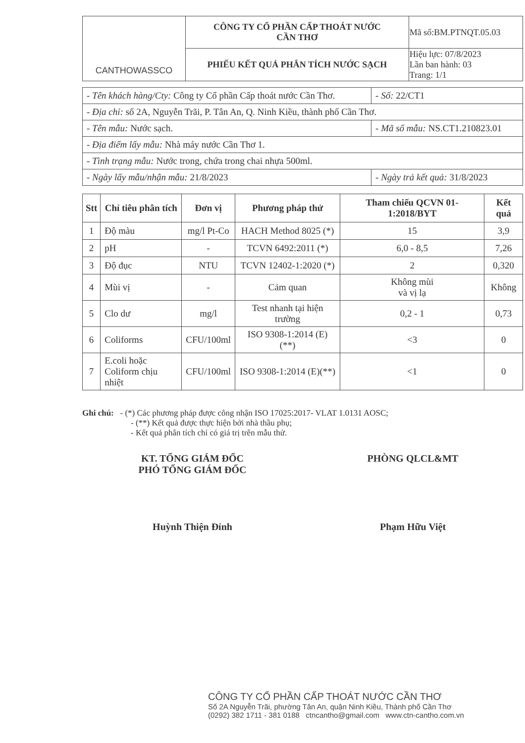| CANTHOWASSCO | CÔNG TY CỔ PHẦN CẤP THOÁT NƯỚC CẦN THƠ | Mã số:BM.PTNQT.05.03 |
| | PHIẾU KẾT QUẢ PHÂN TÍCH NƯỚC SẠCH | Hiệu lực: 07/8/2023 Lần ban hành: 03 Trang: 1/1 |
| - Tên khách hàng/Cty: Công ty Cổ phần Cấp thoát nước Cần Thơ. | | - Số: 22/CT1 |
| - Địa chỉ: số 2A, Nguyễn Trãi, P. Tân An, Q. Ninh Kiều, thành phố Cần Thơ. | | |
| - Tên mẫu: Nước sạch. | | - Mã số mẫu: NS.CT1.210823.01 |
| - Địa điểm lấy mẫu: Nhà máy nước Cần Thơ 1. | | |
| - Tình trạng mẫu: Nước trong, chứa trong chai nhựa 500ml. | | |
| - Ngày lấy mẫu/nhận mẫu: 21/8/2023 | - Ngày trả kết quả: 31/8/2023 | |
| Stt | Chỉ tiêu phân tích | Đơn vị | Phương pháp thử | Tham chiếu QCVN 01-1:2018/BYT | Kết quả |
| --- | --- | --- | --- | --- | --- |
| 1 | Độ màu | mg/l Pt-Co | HACH Method 8025 (*) | 15 | 3,9 |
| 2 | pH | - | TCVN 6492:2011 (*) | 6,0 - 8,5 | 7,26 |
| 3 | Độ đục | NTU | TCVN 12402-1:2020 (*) | 2 | 0,320 |
| 4 | Mùi vị | - | Cảm quan | Không mùi và vị lạ | Không |
| 5 | Clo dư | mg/l | Test nhanh tại hiện trường | 0,2 - 1 | 0,73 |
| 6 | Coliforms | CFU/100ml | ISO 9308-1:2014 (E) (**) | <3 | 0 |
| 7 | E.coli hoặc Coliform chịu nhiệt | CFU/100ml | ISO 9308-1:2014 (E)(**) | <1 | 0 |
Ghi chú: - (*) Các phương pháp được công nhận ISO 17025:2017- VLAT 1.0131 AOSC;
- (**) Kết quả được thực hiện bởi nhà thầu phụ;
- Kết quả phân tích chỉ có giá trị trên mẫu thử.
KT. TỔNG GIÁM ĐỐC
PHÓ TỔNG GIÁM ĐỐC
Huỳnh Thiện Đỉnh
PHÒNG QLCL&MT
Phạm Hữu Việt
CÔNG TY CỔ PHẦN CẤP THOÁT NƯỚC CẦN THƠ
Số 2A Nguyễn Trãi, phường Tân An, quận Ninh Kiều, Thành phố Cần Thơ
(0292) 382 1711 - 381 0188 ctncantho@gmail.com www.ctn-cantho.com.vn